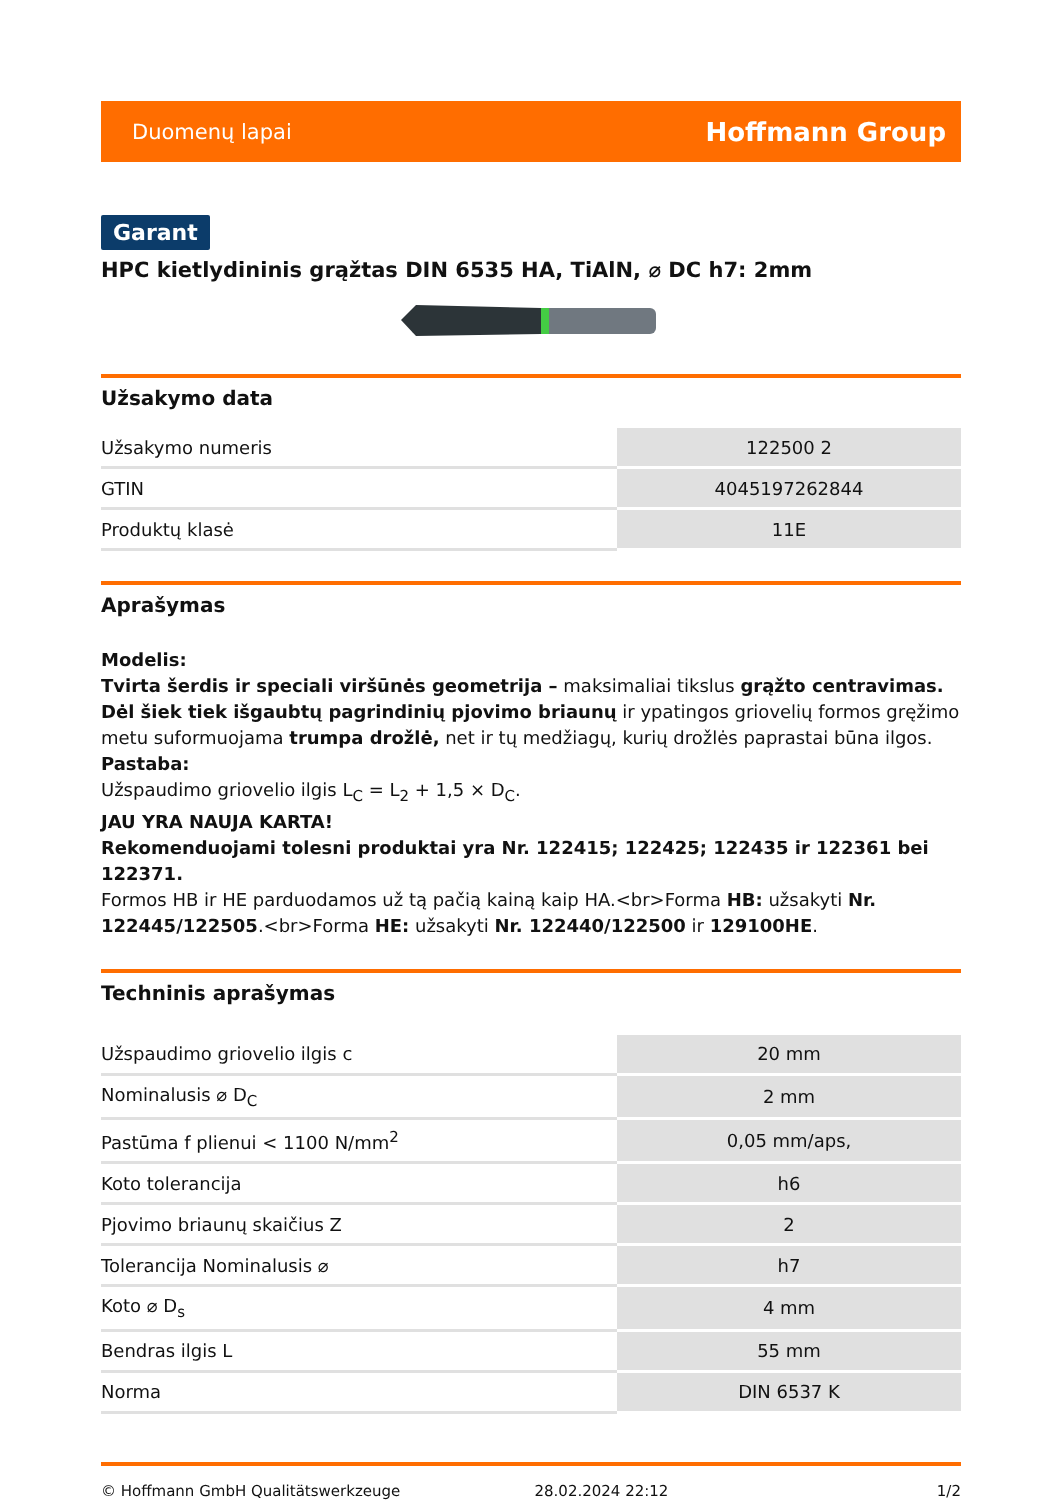Duomenų lapai Hoffmann Group
Garant
HPC kietlydininis grąžtas DIN 6535 HA, TiAlN, ⌀ DC h7: 2mm
Užsakymo data
| Užsakymo numeris | 122500 2 |
| GTIN | 4045197262844 |
| Produktų klasė | 11E |
Aprašymas
Modelis:
Tvirta šerdis ir speciali viršūnės geometrija – maksimaliai tikslus grąžto centravimas. Dėl šiek tiek išgaubtų pagrindinių pjovimo briaunų ir ypatingos griovelių formos gręžimo metu suformuojama trumpa drožlė, net ir tų medžiagų, kurių drožlės paprastai būna ilgos.
Pastaba:
Užspaudimo griovelio ilgis L<sub>C</sub> = L<sub>2</sub> + 1,5 × D<sub>C</sub>.
JAU YRA NAUJA KARTA!
Rekomenduojami tolesni produktai yra Nr. 122415; 122425; 122435 ir 122361 bei 122371.
Formos HB ir HE parduodamos už tą pačią kainą kaip HA.<br>Forma HB: užsakyti Nr. 122445/122505.<br>Forma HE: užsakyti Nr. 122440/122500 ir 129100HE.
Techninis aprašymas
| Užspaudimo griovelio ilgis c | 20 mm |
| Nominalusis ⌀ D<sub>C</sub> | 2 mm |
| Pastūma f plienui < 1100 N/mm<sup>2</sup> | 0,05 mm/aps, |
| Koto tolerancija | h6 |
| Pjovimo briaunų skaičius Z | 2 |
| Tolerancija Nominalusis ⌀ | h7 |
| Koto ⌀ D<sub>s</sub> | 4 mm |
| Bendras ilgis L | 55 mm |
| Norma | DIN 6537 K |
© Hoffmann GmbH Qualitätswerkzeuge 28.02.2024 22:12 1/2